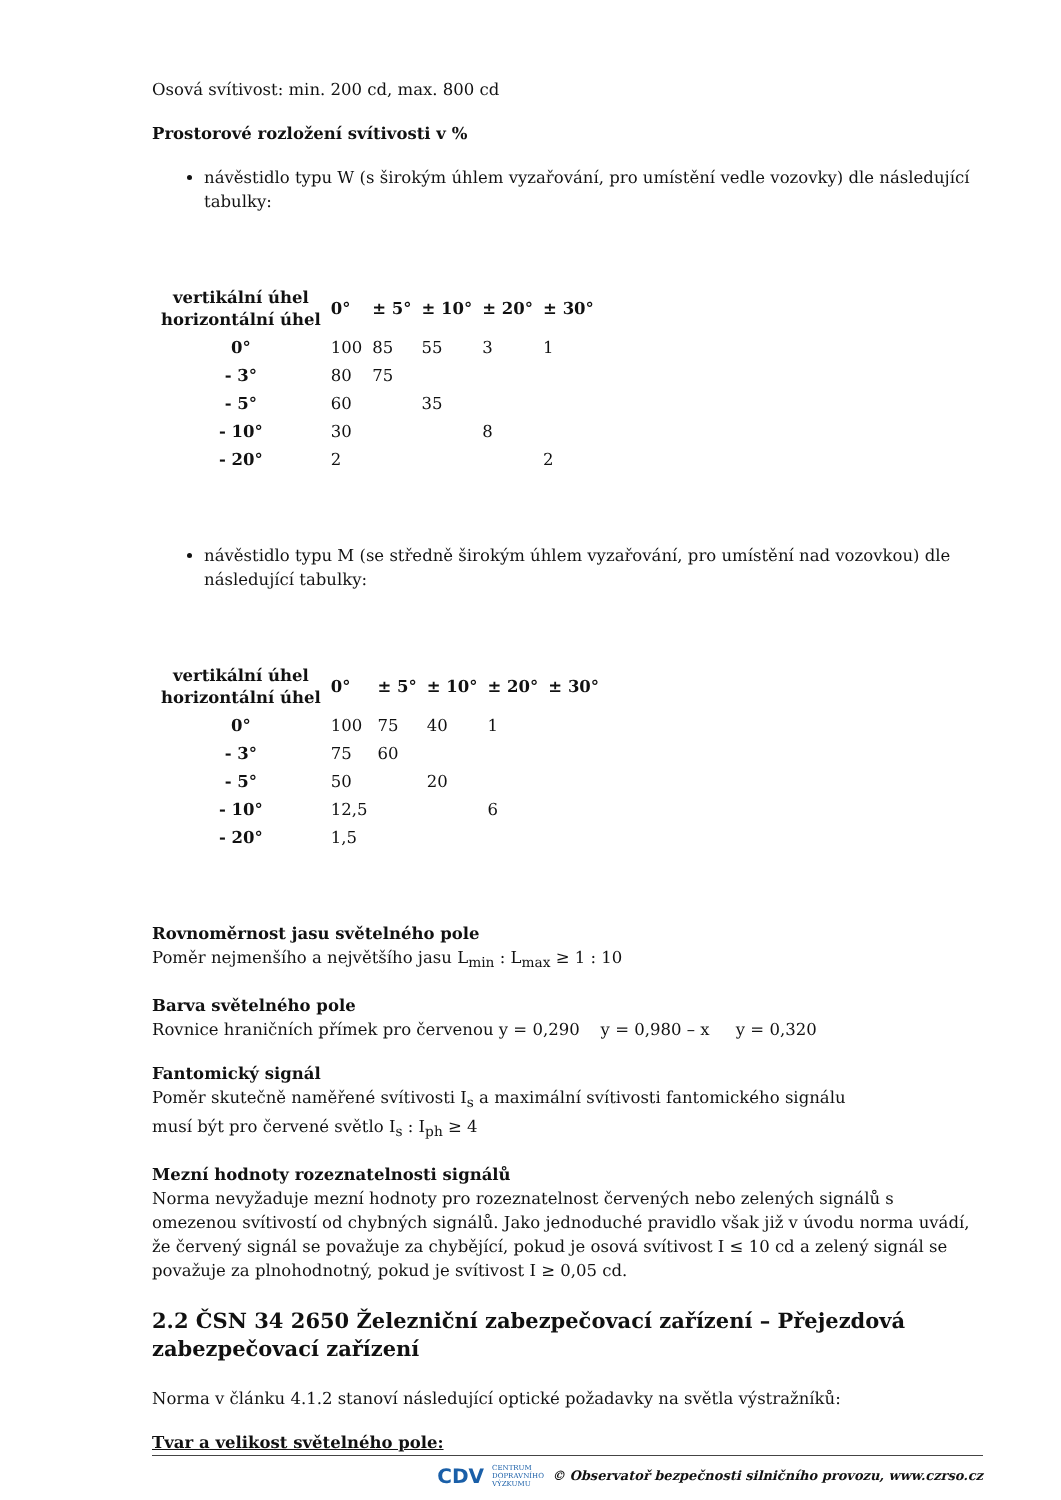Osová svítivost: min. 200 cd, max. 800 cd
Prostorové rozložení svítivosti v %
návěstidlo typu W (s širokým úhlem vyzařování, pro umístění vedle vozovky) dle následující tabulky:
| vertikální úhel horizontální úhel | 0° | ± 5° | ± 10° | ± 20° | ± 30° |
| --- | --- | --- | --- | --- | --- |
| 0° | 100 | 85 | 55 | 3 | 1 |
| - 3° | 80 | 75 | | | |
| - 5° | 60 | | 35 | | |
| - 10° | 30 | | | 8 | |
| - 20° | 2 | | | | 2 |
návěstidlo typu M (se středně širokým úhlem vyzařování, pro umístění nad vozovkou) dle následující tabulky:
| vertikální úhel horizontální úhel | 0° | ± 5° | ± 10° | ± 20° | ± 30° |
| --- | --- | --- | --- | --- | --- |
| 0° | 100 | 75 | 40 | 1 | |
| - 3° | 75 | 60 | | | |
| - 5° | 50 | | 20 | | |
| - 10° | 12,5 | | | 6 | |
| - 20° | 1,5 | | | | |
Rovnoměrnost jasu světelného pole
Poměr nejmenšího a největšího jasu L<sub>min</sub> : L<sub>max</sub> ≥ 1 : 10
Barva světelného pole
Rovnice hraničních přímek pro červenou y = 0,290 y = 0,980 – x y = 0,320
Fantomický signál
Poměr skutečně naměřené svítivosti I<sub>s</sub> a maximální svítivosti fantomického signálu
musí být pro červené světlo I<sub>s</sub> : I<sub>ph</sub> ≥ 4
Mezní hodnoty rozeznatelnosti signálů
Norma nevyžaduje mezní hodnoty pro rozeznatelnost červených nebo zelených signálů s omezenou svítivostí od chybných signálů. Jako jednoduché pravidlo však již v úvodu norma uvádí, že červený signál se považuje za chybějící, pokud je osová svítivost I ≤ 10 cd a zelený signál se považuje za plnohodnotný, pokud je svítivost I ≥ 0,05 cd.
2.2 ČSN 34 2650 Železniční zabezpečovací zařízení – Přejezdová zabezpečovací zařízení
Norma v článku 4.1.2 stanoví následující optické požadavky na světla výstražníků:
Tvar a velikost světelného pole:
CDV CENTRUM
DOPRAVNÍHO
VÝZKUMU © Observatoř bezpečnosti silničního provozu, www.czrso.cz